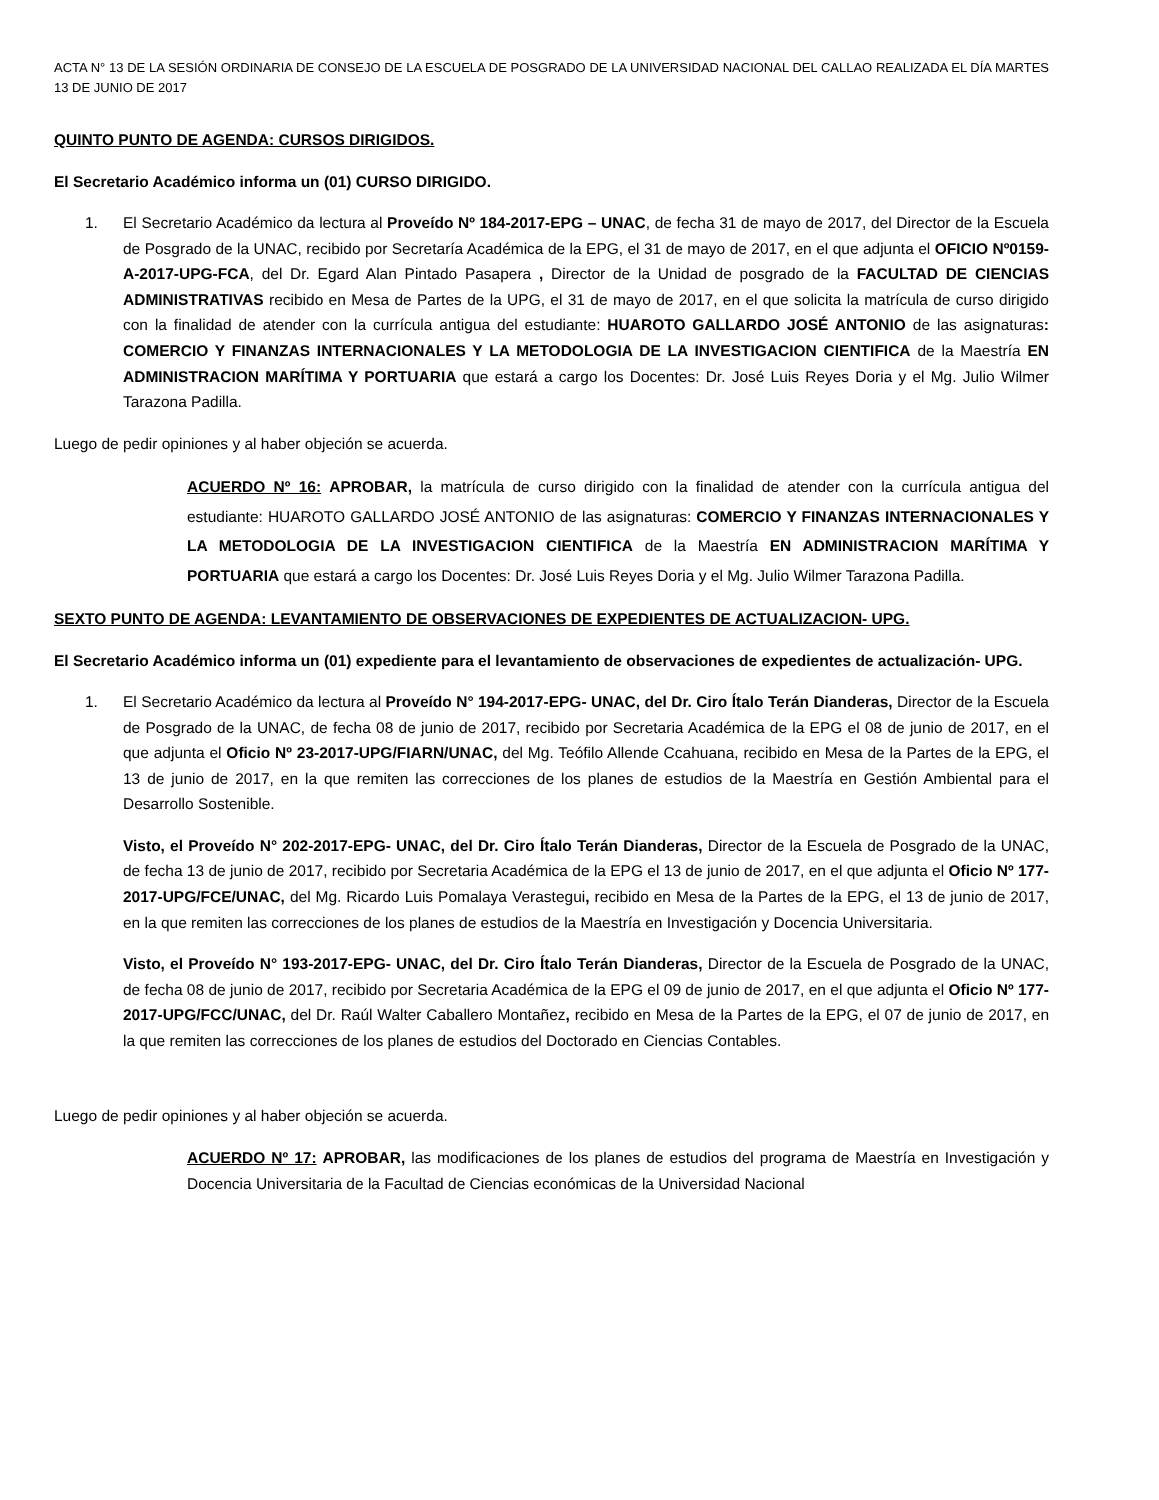ACTA N° 13 DE LA SESIÓN ORDINARIA DE CONSEJO DE LA ESCUELA DE POSGRADO DE LA UNIVERSIDAD NACIONAL DEL CALLAO REALIZADA EL DÍA MARTES 13 DE JUNIO DE 2017
QUINTO PUNTO DE AGENDA: CURSOS DIRIGIDOS.
El Secretario Académico informa un (01) CURSO DIRIGIDO.
1. El Secretario Académico da lectura al Proveído Nº 184-2017-EPG – UNAC, de fecha 31 de mayo de 2017, del Director de la Escuela de Posgrado de la UNAC, recibido por Secretaría Académica de la EPG, el 31 de mayo de 2017, en el que adjunta el OFICIO Nº0159-A-2017-UPG-FCA, del Dr. Egard Alan Pintado Pasapera , Director de la Unidad de posgrado de la FACULTAD DE CIENCIAS ADMINISTRATIVAS recibido en Mesa de Partes de la UPG, el 31 de mayo de 2017, en el que solicita la matrícula de curso dirigido con la finalidad de atender con la currícula antigua del estudiante: HUAROTO GALLARDO JOSÉ ANTONIO de las asignaturas: COMERCIO Y FINANZAS INTERNACIONALES Y LA METODOLOGIA DE LA INVESTIGACION CIENTIFICA de la Maestría EN ADMINISTRACION MARÍTIMA Y PORTUARIA que estará a cargo los Docentes: Dr. José Luis Reyes Doria y el Mg. Julio Wilmer Tarazona Padilla.
Luego de pedir opiniones y al haber objeción se acuerda.
ACUERDO Nº 16: APROBAR, la matrícula de curso dirigido con la finalidad de atender con la currícula antigua del estudiante: HUAROTO GALLARDO JOSÉ ANTONIO de las asignaturas: COMERCIO Y FINANZAS INTERNACIONALES Y LA METODOLOGIA DE LA INVESTIGACION CIENTIFICA de la Maestría EN ADMINISTRACION MARÍTIMA Y PORTUARIA que estará a cargo los Docentes: Dr. José Luis Reyes Doria y el Mg. Julio Wilmer Tarazona Padilla.
SEXTO PUNTO DE AGENDA: LEVANTAMIENTO DE OBSERVACIONES DE EXPEDIENTES DE ACTUALIZACION- UPG.
El Secretario Académico informa un (01) expediente para el levantamiento de observaciones de expedientes de actualización- UPG.
1. El Secretario Académico da lectura al Proveído N° 194-2017-EPG- UNAC, del Dr. Ciro Ítalo Terán Dianderas, Director de la Escuela de Posgrado de la UNAC, de fecha 08 de junio de 2017, recibido por Secretaria Académica de la EPG el 08 de junio de 2017, en el que adjunta el Oficio Nº 23-2017-UPG/FIARN/UNAC, del Mg. Teófilo Allende Ccahuana, recibido en Mesa de la Partes de la EPG, el 13 de junio de 2017, en la que remiten las correcciones de los planes de estudios de la Maestría en Gestión Ambiental para el Desarrollo Sostenible.
Visto, el Proveído N° 202-2017-EPG- UNAC, del Dr. Ciro Ítalo Terán Dianderas, Director de la Escuela de Posgrado de la UNAC, de fecha 13 de junio de 2017, recibido por Secretaria Académica de la EPG el 13 de junio de 2017, en el que adjunta el Oficio Nº 177-2017-UPG/FCE/UNAC, del Mg. Ricardo Luis Pomalaya Verastegui, recibido en Mesa de la Partes de la EPG, el 13 de junio de 2017, en la que remiten las correcciones de los planes de estudios de la Maestría en Investigación y Docencia Universitaria.
Visto, el Proveído N° 193-2017-EPG- UNAC, del Dr. Ciro Ítalo Terán Dianderas, Director de la Escuela de Posgrado de la UNAC, de fecha 08 de junio de 2017, recibido por Secretaria Académica de la EPG el 09 de junio de 2017, en el que adjunta el Oficio Nº 177-2017-UPG/FCC/UNAC, del Dr. Raúl Walter Caballero Montañez, recibido en Mesa de la Partes de la EPG, el 07 de junio de 2017, en la que remiten las correcciones de los planes de estudios del Doctorado en Ciencias Contables.
Luego de pedir opiniones y al haber objeción se acuerda.
ACUERDO Nº 17: APROBAR, las modificaciones de los planes de estudios del programa de Maestría en Investigación y Docencia Universitaria de la Facultad de Ciencias económicas de la Universidad Nacional